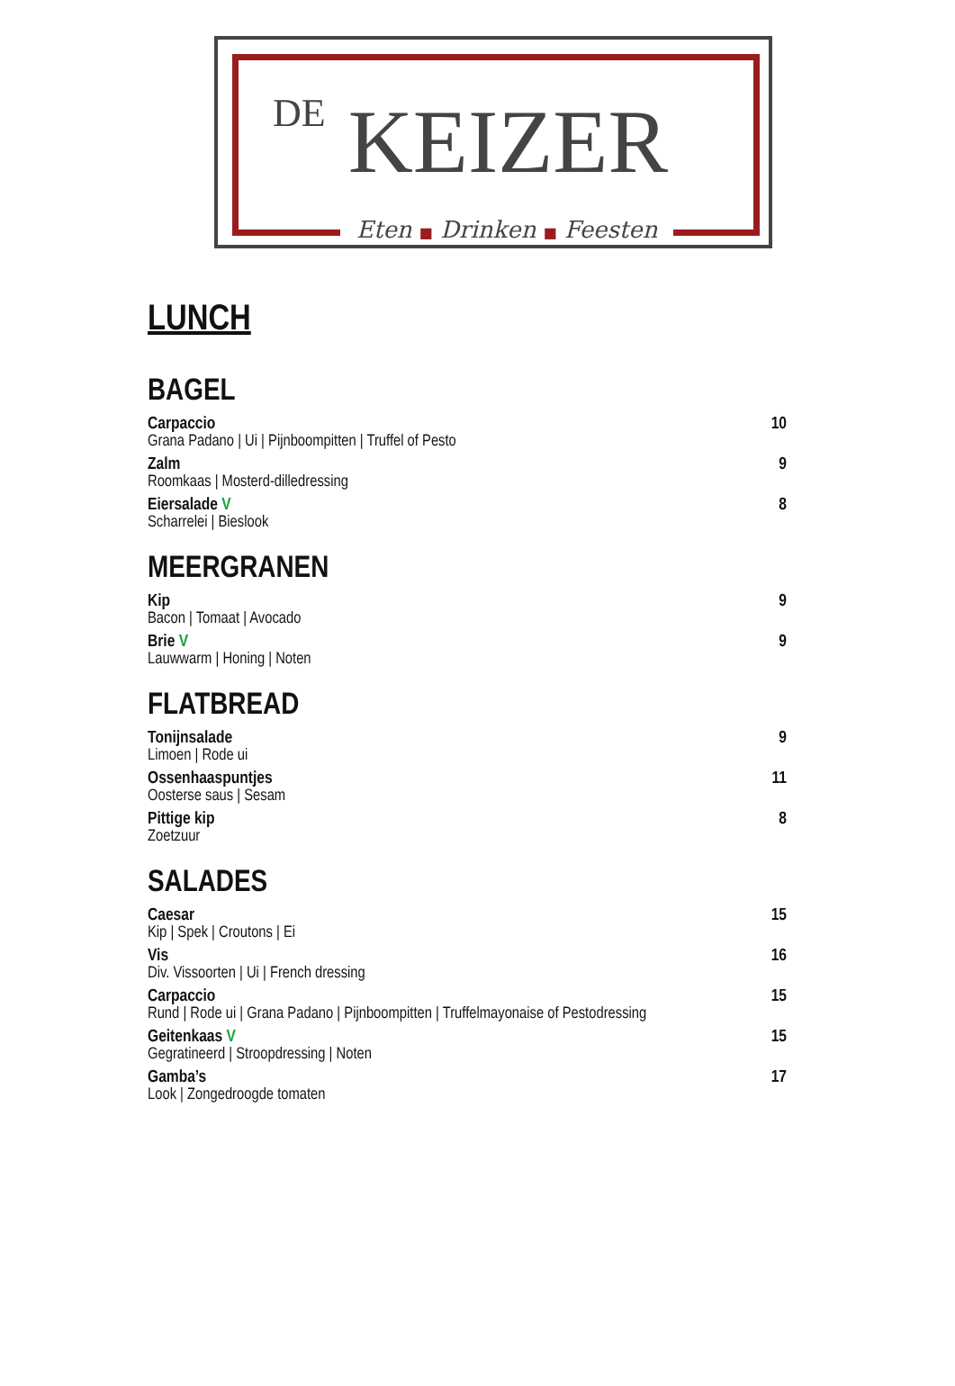DE KEIZER
Eten ■ Drinken ■ Feesten
LUNCH
BAGEL
Carpaccio 10
Grana Padano | Ui | Pijnboompitten | Truffel of Pesto
Zalm 9
Roomkaas | Mosterd-dilledressing
Eiersalade V 8
Scharrelei | Bieslook
MEERGRANEN
Kip 9
Bacon | Tomaat | Avocado
Brie V 9
Lauwwarm | Honing | Noten
FLATBREAD
Tonijnsalade 9
Limoen | Rode ui
Ossenhaaspuntjes 11
Oosterse saus | Sesam
Pittige kip 8
Zoetzuur
SALADES
Caesar 15
Kip | Spek | Croutons | Ei
Vis 16
Div. Vissoorten | Ui | French dressing
Carpaccio 15
Rund | Rode ui | Grana Padano | Pijnboompitten | Truffelmayonaise of Pestodressing
Geitenkaas V 15
Gegratineerd | Stroopdressing | Noten
Gamba’s 17
Look | Zongedroogde tomaten